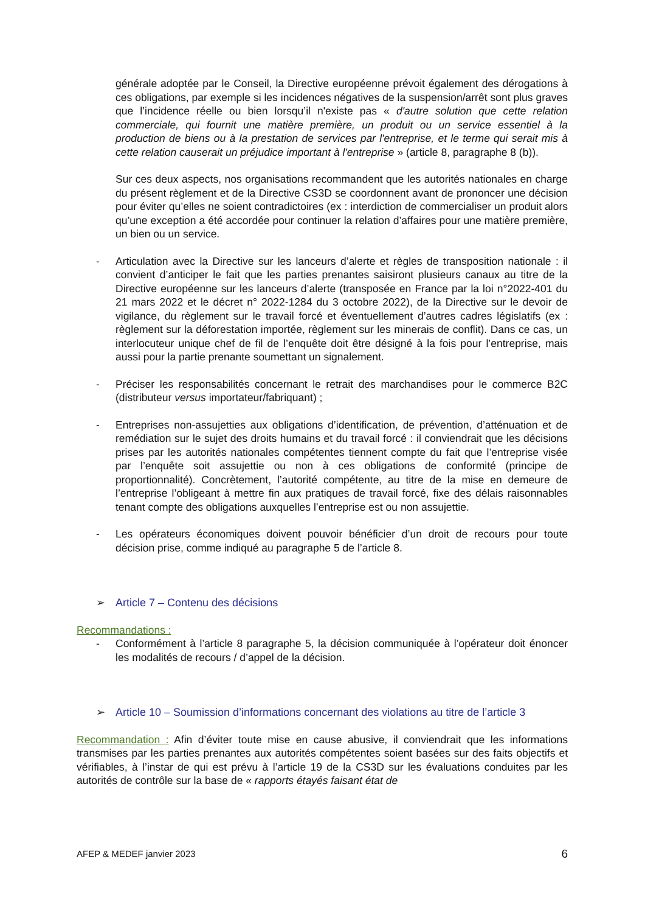générale adoptée par le Conseil, la Directive européenne prévoit également des dérogations à ces obligations, par exemple si les incidences négatives de la suspension/arrêt sont plus graves que l’incidence réelle ou bien lorsqu’il n'existe pas « d'autre solution que cette relation commerciale, qui fournit une matière première, un produit ou un service essentiel à la production de biens ou à la prestation de services par l'entreprise, et le terme qui serait mis à cette relation causerait un préjudice important à l'entreprise » (article 8, paragraphe 8 (b)).
Sur ces deux aspects, nos organisations recommandent que les autorités nationales en charge du présent règlement et de la Directive CS3D se coordonnent avant de prononcer une décision pour éviter qu’elles ne soient contradictoires (ex : interdiction de commercialiser un produit alors qu’une exception a été accordée pour continuer la relation d’affaires pour une matière première, un bien ou un service.
- Articulation avec la Directive sur les lanceurs d’alerte et règles de transposition nationale : il convient d’anticiper le fait que les parties prenantes saisiront plusieurs canaux au titre de la Directive européenne sur les lanceurs d’alerte (transposée en France par la loi n°2022-401 du 21 mars 2022 et le décret n° 2022-1284 du 3 octobre 2022), de la Directive sur le devoir de vigilance, du règlement sur le travail forcé et éventuellement d’autres cadres législatifs (ex : règlement sur la déforestation importée, règlement sur les minerais de conflit). Dans ce cas, un interlocuteur unique chef de fil de l’enquête doit être désigné à la fois pour l’entreprise, mais aussi pour la partie prenante soumettant un signalement.
- Préciser les responsabilités concernant le retrait des marchandises pour le commerce B2C (distributeur versus importateur/fabriquant) ;
- Entreprises non-assujetties aux obligations d’identification, de prévention, d’atténuation et de remédiation sur le sujet des droits humains et du travail forcé : il conviendrait que les décisions prises par les autorités nationales compétentes tiennent compte du fait que l’entreprise visée par l’enquête soit assujettie ou non à ces obligations de conformité (principe de proportionnalité). Concrètement, l’autorité compétente, au titre de la mise en demeure de l’entreprise l’obligeant à mettre fin aux pratiques de travail forcé, fixe des délais raisonnables tenant compte des obligations auxquelles l’entreprise est ou non assujettie.
- Les opérateurs économiques doivent pouvoir bénéficier d’un droit de recours pour toute décision prise, comme indiqué au paragraphe 5 de l’article 8.
➢ Article 7 – Contenu des décisions
Recommandations :
- Conformément à l’article 8 paragraphe 5, la décision communiquée à l’opérateur doit énoncer les modalités de recours / d’appel de la décision.
➢ Article 10 – Soumission d’informations concernant des violations au titre de l’article 3
Recommandation : Afin d’éviter toute mise en cause abusive, il conviendrait que les informations transmises par les parties prenantes aux autorités compétentes soient basées sur des faits objectifs et vérifiables, à l’instar de qui est prévu à l’article 19 de la CS3D sur les évaluations conduites par les autorités de contrôle sur la base de « rapports étayés faisant état de
AFEP & MEDEF janvier 2023 6